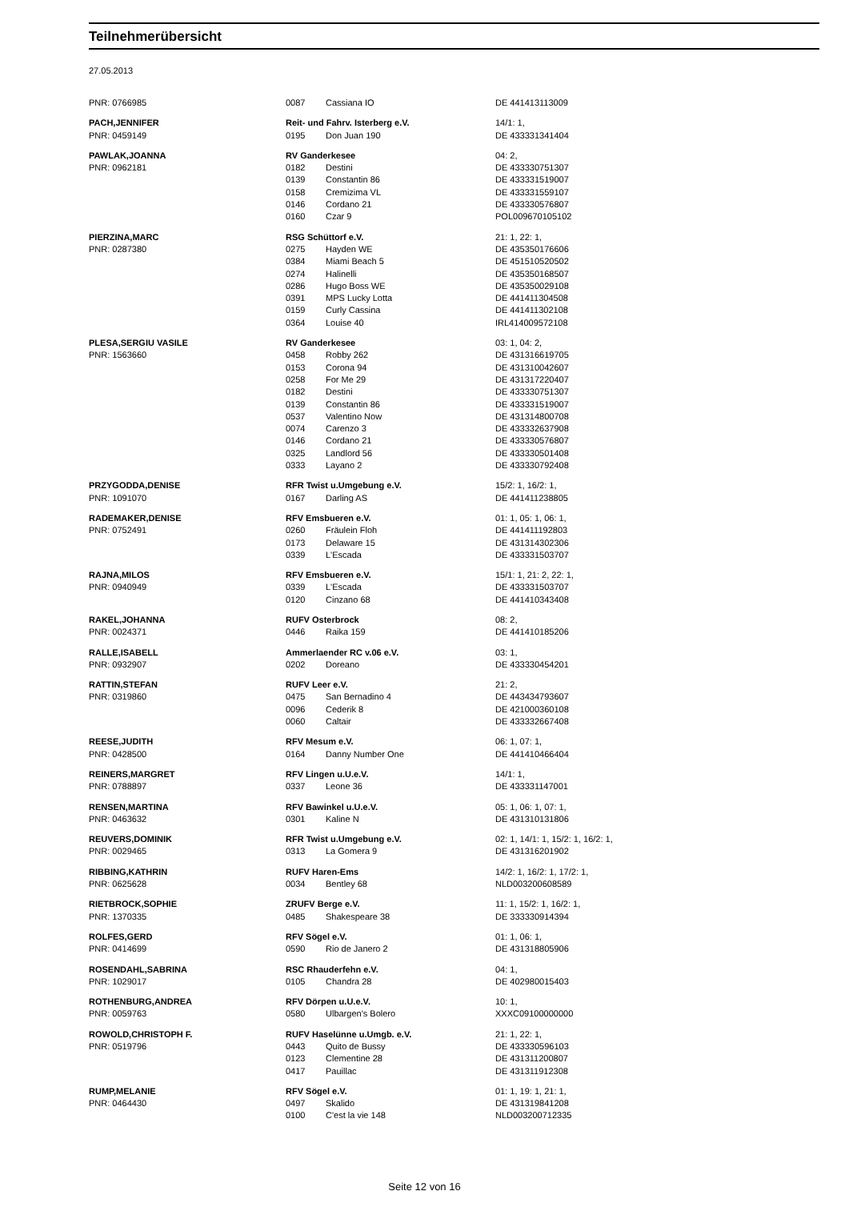Teilnehmerübersicht
27.05.2013
| PNR: 0766985 | 0087 | Cassiana IO | DE 441413113009 |
| PACH,JENNIFER | Reit- und Fahrv. Isterberg e.V. | | 14/1: 1, |
| PNR: 0459149 | 0195 | Don Juan 190 | DE 433331341404 |
| PAWLAK,JOANNA | RV Ganderkesee | | 04: 2, |
| PNR: 0962181 | 0182 | Destini | DE 433330751307 |
| | 0139 | Constantin 86 | DE 433331519007 |
| | 0158 | Cremizima VL | DE 433331559107 |
| | 0146 | Cordano 21 | DE 433330576807 |
| | 0160 | Czar 9 | POL009670105102 |
| PIERZINA,MARC | RSG Schüttorf e.V. | | 21: 1, 22: 1, |
| PNR: 0287380 | 0275 | Hayden WE | DE 435350176606 |
| | 0384 | Miami Beach 5 | DE 451510520502 |
| | 0274 | Halinelli | DE 435350168507 |
| | 0286 | Hugo Boss WE | DE 435350029108 |
| | 0391 | MPS Lucky Lotta | DE 441411304508 |
| | 0159 | Curly Cassina | DE 441411302108 |
| | 0364 | Louise 40 | IRL414009572108 |
| PLESA,SERGIU VASILE | RV Ganderkesee | | 03: 1, 04: 2, |
| PNR: 1563660 | 0458 | Robby 262 | DE 431316619705 |
| | 0153 | Corona 94 | DE 431310042607 |
| | 0258 | For Me 29 | DE 431317220407 |
| | 0182 | Destini | DE 433330751307 |
| | 0139 | Constantin 86 | DE 433331519007 |
| | 0537 | Valentino Now | DE 431314800708 |
| | 0074 | Carenzo 3 | DE 433332637908 |
| | 0146 | Cordano 21 | DE 433330576807 |
| | 0325 | Landlord 56 | DE 433330501408 |
| | 0333 | Layano 2 | DE 433330792408 |
| PRZYGODDA,DENISE | RFR Twist u.Umgebung e.V. | | 15/2: 1, 16/2: 1, |
| PNR: 1091070 | 0167 | Darling AS | DE 441411238805 |
| RADEMAKER,DENISE | RFV Emsbueren e.V. | | 01: 1, 05: 1, 06: 1, |
| PNR: 0752491 | 0260 | Fräulein Floh | DE 441411192803 |
| | 0173 | Delaware 15 | DE 431314302306 |
| | 0339 | L'Escada | DE 433331503707 |
| RAJNA,MILOS | RFV Emsbueren e.V. | | 15/1: 1, 21: 2, 22: 1, |
| PNR: 0940949 | 0339 | L'Escada | DE 433331503707 |
| | 0120 | Cinzano 68 | DE 441410343408 |
| RAKEL,JOHANNA | RUFV Osterbrock | | 08: 2, |
| PNR: 0024371 | 0446 | Raika 159 | DE 441410185206 |
| RALLE,ISABELL | Ammerlaender RC v.06 e.V. | | 03: 1, |
| PNR: 0932907 | 0202 | Doreano | DE 433330454201 |
| RATTIN,STEFAN | RUFV Leer e.V. | | 21: 2, |
| PNR: 0319860 | 0475 | San Bernadino 4 | DE 443434793607 |
| | 0096 | Cederik 8 | DE 421000360108 |
| | 0060 | Caltair | DE 433332667408 |
| REESE,JUDITH | RFV Mesum e.V. | | 06: 1, 07: 1, |
| PNR: 0428500 | 0164 | Danny Number One | DE 441410466404 |
| REINERS,MARGRET | RFV Lingen u.U.e.V. | | 14/1: 1, |
| PNR: 0788897 | 0337 | Leone 36 | DE 433331147001 |
| RENSEN,MARTINA | RFV Bawinkel u.U.e.V. | | 05: 1, 06: 1, 07: 1, |
| PNR: 0463632 | 0301 | Kaline N | DE 431310131806 |
| REUVERS,DOMINIK | RFR Twist u.Umgebung e.V. | | 02: 1, 14/1: 1, 15/2: 1, 16/2: 1, |
| PNR: 0029465 | 0313 | La Gomera 9 | DE 431316201902 |
| RIBBING,KATHRIN | RUFV Haren-Ems | | 14/2: 1, 16/2: 1, 17/2: 1, |
| PNR: 0625628 | 0034 | Bentley 68 | NLD003200608589 |
| RIETBROCK,SOPHIE | ZRUFV Berge e.V. | | 11: 1, 15/2: 1, 16/2: 1, |
| PNR: 1370335 | 0485 | Shakespeare 38 | DE 333330914394 |
| ROLFES,GERD | RFV Sögel e.V. | | 01: 1, 06: 1, |
| PNR: 0414699 | 0590 | Rio de Janero 2 | DE 431318805906 |
| ROSENDAHL,SABRINA | RSC Rhauderfehn e.V. | | 04: 1, |
| PNR: 1029017 | 0105 | Chandra 28 | DE 402980015403 |
| ROTHENBURG,ANDREA | RFV Dörpen u.U.e.V. | | 10: 1, |
| PNR: 0059763 | 0580 | Ulbargen's Bolero | XXXC09100000000 |
| ROWOLD,CHRISTOPH F. | RUFV Haselünne u.Umgb. e.V. | | 21: 1, 22: 1, |
| PNR: 0519796 | 0443 | Quito de Bussy | DE 433330596103 |
| | 0123 | Clementine 28 | DE 431311200807 |
| | 0417 | Pauillac | DE 431311912308 |
| RUMP,MELANIE | RFV Sögel e.V. | | 01: 1, 19: 1, 21: 1, |
| PNR: 0464430 | 0497 | Skalido | DE 431319841208 |
| | 0100 | C'est la vie 148 | NLD003200712335 |
Seite 12 von 16